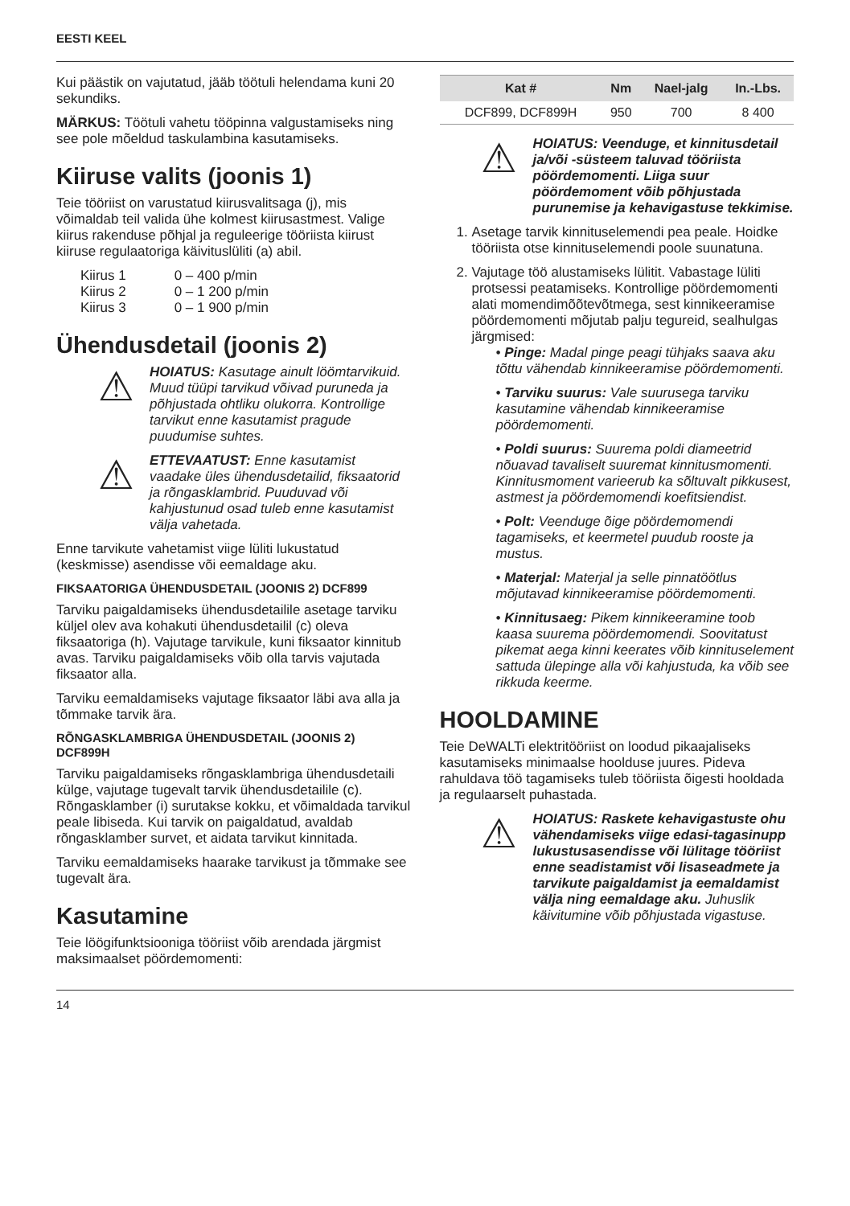EESTI KEEL
Kui päästik on vajutatud, jääb töötuli helendama kuni 20 sekundiks.
MÄRKUS: Töötuli vahetu tööpinna valgustamiseks ning see pole mõeldud taskulambina kasutamiseks.
Kiiruse valits (joonis 1)
Teie tööriist on varustatud kiirusvalitsaga (j), mis võimaldab teil valida ühe kolmest kiirusastmest. Valige kiirus rakenduse põhjal ja reguleerige tööriista kiirust kiiruse regulaatoriga käivituslüliti (a) abil.
| Kiirus 1 | 0 – 400 p/min |
| Kiirus 2 | 0 – 1 200 p/min |
| Kiirus 3 | 0 – 1 900 p/min |
Ühendusdetail (joonis 2)
⚠
HOIATUS: Kasutage ainult löömtarvikuid. Muud tüüpi tarvikud võivad puruneda ja põhjustada ohtliku olukorra. Kontrollige tarvikut enne kasutamist pragude puudumise suhtes.
⚠
ETTEVAATUST: Enne kasutamist vaadake üles ühendusdetailid, fiksaatorid ja rõngasklambrid. Puuduvad või kahjustunud osad tuleb enne kasutamist välja vahetada.
Enne tarvikute vahetamist viige lüliti lukustatud (keskmisse) asendisse või eemaldage aku.
FIKSAATORIGA ÜHENDUSDETAIL (JOONIS 2) DCF899
Tarviku paigaldamiseks ühendusdetailile asetage tarviku küljel olev ava kohakuti ühendusdetailil (c) oleva fiksaatoriga (h). Vajutage tarvikule, kuni fiksaator kinnitub avas. Tarviku paigaldamiseks võib olla tarvis vajutada fiksaator alla.
Tarviku eemaldamiseks vajutage fiksaator läbi ava alla ja tõmmake tarvik ära.
RÕNGASKLAMBRIGA ÜHENDUSDETAIL (JOONIS 2) DCF899H
Tarviku paigaldamiseks rõngasklambriga ühendusdetaili külge, vajutage tugevalt tarvik ühendusdetailile (c). Rõngasklamber (i) surutakse kokku, et võimaldada tarvikul peale libiseda. Kui tarvik on paigaldatud, avaldab rõngasklamber survet, et aidata tarvikut kinnitada.
Tarviku eemaldamiseks haarake tarvikust ja tõmmake see tugevalt ära.
Kasutamine
Teie löögifunktsiooniga tööriist võib arendada järgmist maksimaalset pöördemomenti:
| Kat # | Nm | Nael-jalg | In.-Lbs. |
| --- | --- | --- | --- |
| DCF899, DCF899H | 950 | 700 | 8 400 |
⚠
HOIATUS: Veenduge, et kinnitusdetail ja/või -süsteem taluvad tööriista pöördemomenti. Liiga suur pöördemoment võib põhjustada purunemise ja kehavigastuse tekkimise.
1. Asetage tarvik kinnituselemendi pea peale. Hoidke tööriista otse kinnituselemendi poole suunatuna.
2. Vajutage töö alustamiseks lülitit. Vabastage lüliti protsessi peatamiseks. Kontrollige pöördemomenti alati momendimõõtevõtmega, sest kinnikeeramise pöördemomenti mõjutab palju tegureid, sealhulgas järgmised:
• Pinge: Madal pinge peagi tühjaks saava aku tõttu vähendab kinnikeeramise pöördemomenti.
• Tarviku suurus: Vale suurusega tarviku kasutamine vähendab kinnikeeramise pöördemomenti.
• Poldi suurus: Suurema poldi diameetrid nõuavad tavaliselt suuremat kinnitusmomenti. Kinnitusmoment varieerub ka sõltuvalt pikkusest, astmest ja pöördemomendi koefitsiendist.
• Polt: Veenduge õige pöördemomendi tagamiseks, et keermetel puudub rooste ja mustus.
• Materjal: Materjal ja selle pinnatöötlus mõjutavad kinnikeeramise pöördemomenti.
• Kinnitusaeg: Pikem kinnikeeramine toob kaasa suurema pöördemomendi. Soovitatust pikemat aega kinni keerates võib kinnituselement sattuda ülepinge alla või kahjustuda, ka võib see rikkuda keerme.
HOOLDAMINE
Teie DeWALTi elektritööriist on loodud pikaajaliseks kasutamiseks minimaalse hoolduse juures. Pideva rahuldava töö tagamiseks tuleb tööriista õigesti hooldada ja regulaarselt puhastada.
⚠
HOIATUS: Raskete kehavigastuste ohu vähendamiseks viige edasi-tagasinupp lukustusasendisse või lülitage tööriist enne seadistamist või lisaseadmete ja tarvikute paigaldamist ja eemaldamist välja ning eemaldage aku. Juhuslik käivitumine võib põhjustada vigastuse.
14